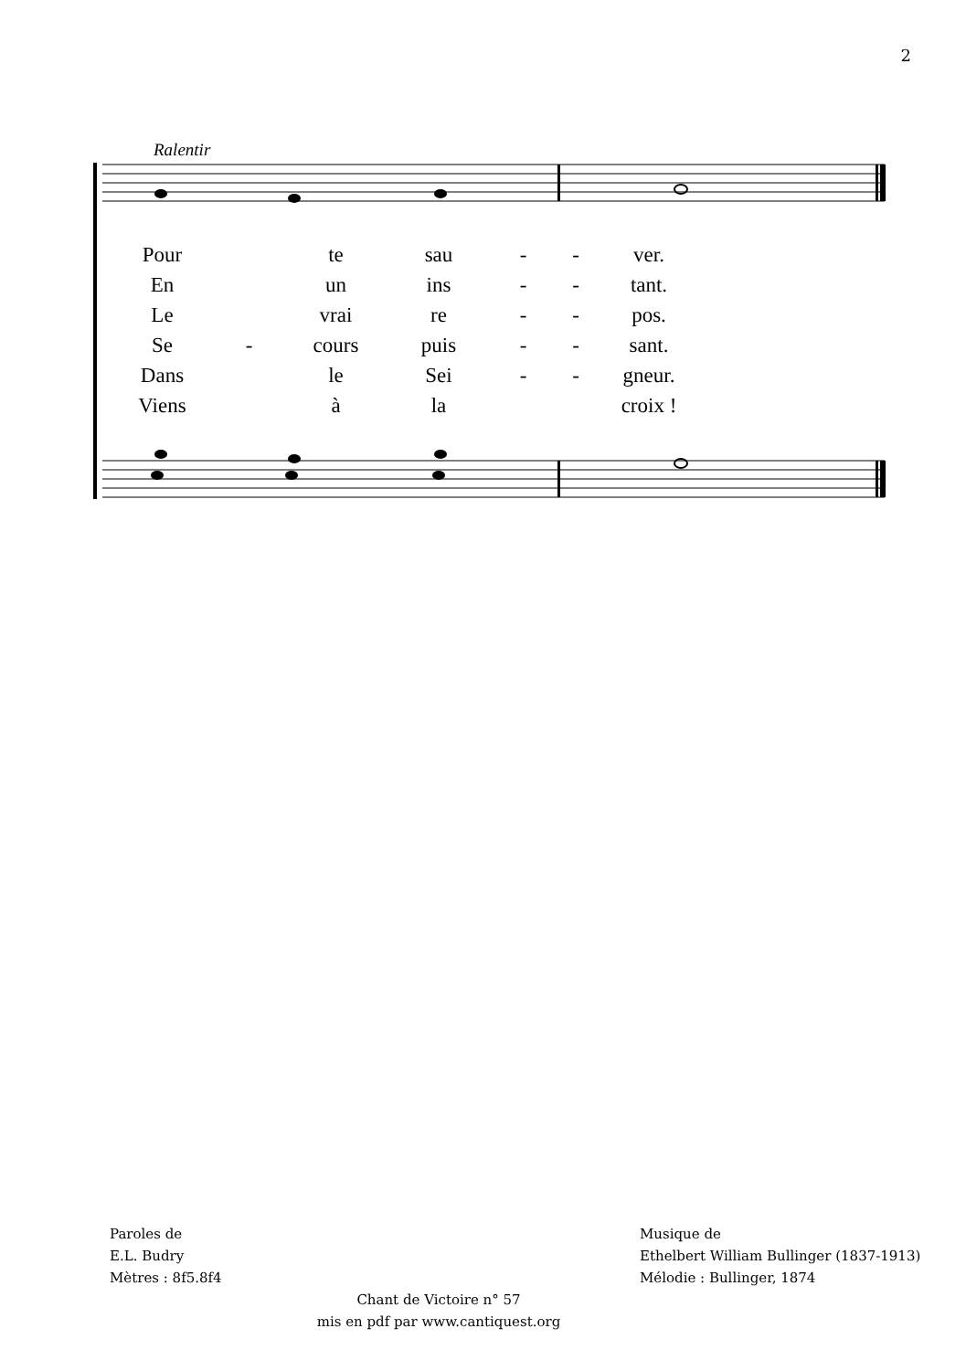2
Ralentir
| Pour | | te | sau | - | - | ver. |
| En | | un | ins | - | - | tant. |
| Le | | vrai | re | - | - | pos. |
| Se | - | cours | puis | - | - | sant. |
| Dans | | le | Sei | - | - | gneur. |
| Viens | | à | la | | | croix ! |
Paroles de
E.L. Budry
Mètres : 8f5.8f4
Musique de
Ethelbert William Bullinger (1837-1913)
Mélodie : Bullinger, 1874
Chant de Victoire n° 57
mis en pdf par www.cantiquest.org